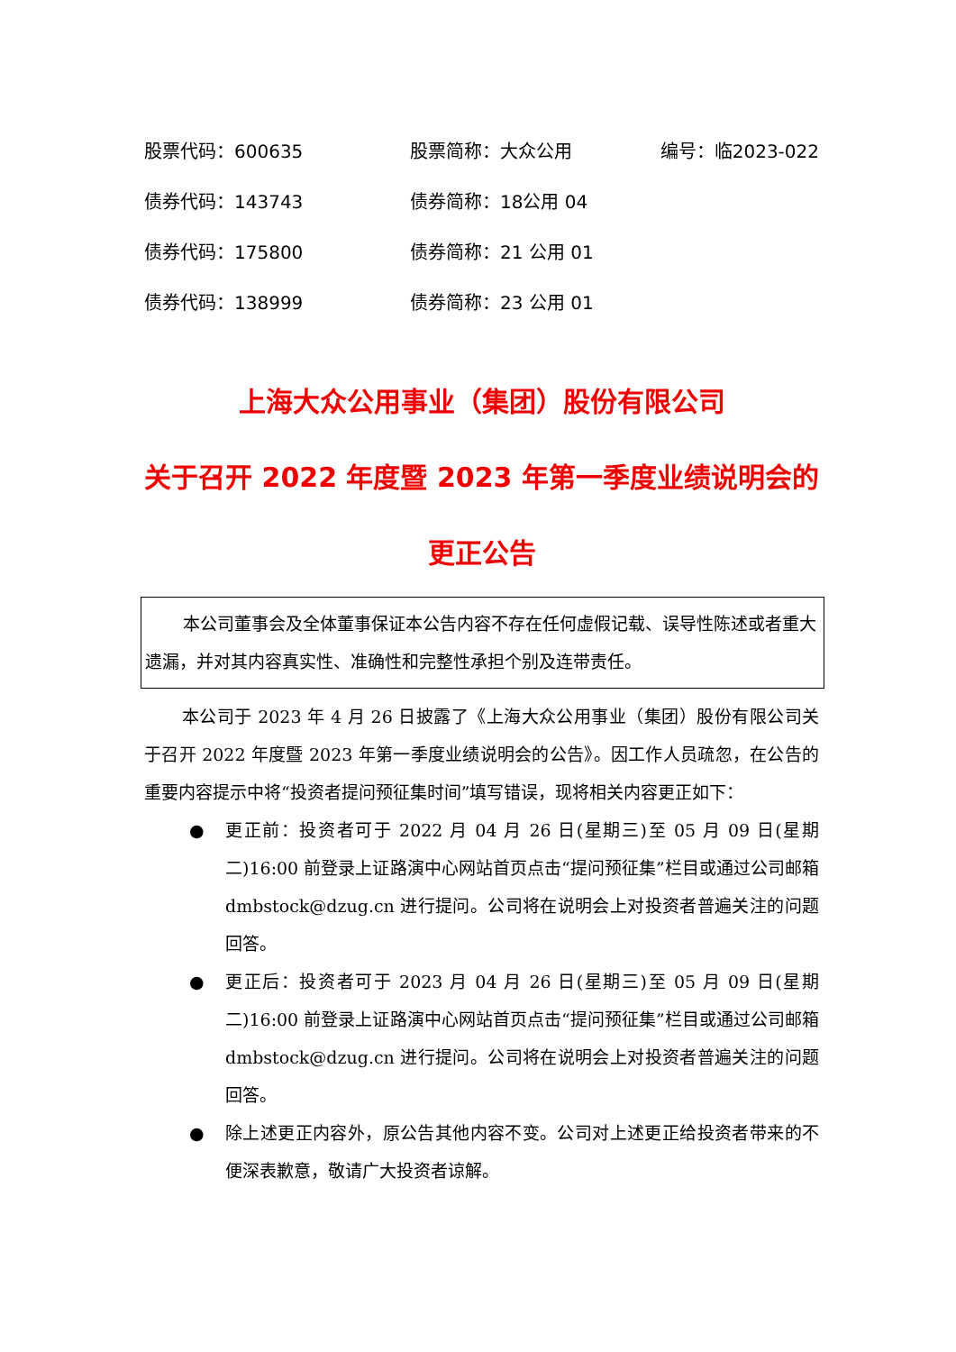股票代码：600635 股票简称：大众公用 编号：临2023-022
债券代码：143743 债券简称：18公用 04
债券代码：175800 债券简称：21 公用 01
债券代码：138999 债券简称：23 公用 01
上海大众公用事业（集团）股份有限公司
关于召开 2022 年度暨 2023 年第一季度业绩说明会的
更正公告
本公司董事会及全体董事保证本公告内容不存在任何虚假记载、误导性陈述或者重大遗漏，并对其内容真实性、准确性和完整性承担个别及连带责任。
本公司于 2023 年 4 月 26 日披露了《上海大众公用事业（集团）股份有限公司关于召开 2022 年度暨 2023 年第一季度业绩说明会的公告》。因工作人员疏忽，在公告的重要内容提示中将“投资者提问预征集时间”填写错误，现将相关内容更正如下：
● 更正前：投资者可于 2022 月 04 月 26 日(星期三)至 05 月 09 日(星期二)16:00 前登录上证路演中心网站首页点击“提问预征集”栏目或通过公司邮箱 dmbstock@dzug.cn 进行提问。公司将在说明会上对投资者普遍关注的问题回答。
● 更正后：投资者可于 2023 月 04 月 26 日(星期三)至 05 月 09 日(星期二)16:00 前登录上证路演中心网站首页点击“提问预征集”栏目或通过公司邮箱 dmbstock@dzug.cn 进行提问。公司将在说明会上对投资者普遍关注的问题回答。
● 除上述更正内容外，原公告其他内容不变。公司对上述更正给投资者带来的不便深表歉意，敬请广大投资者谅解。